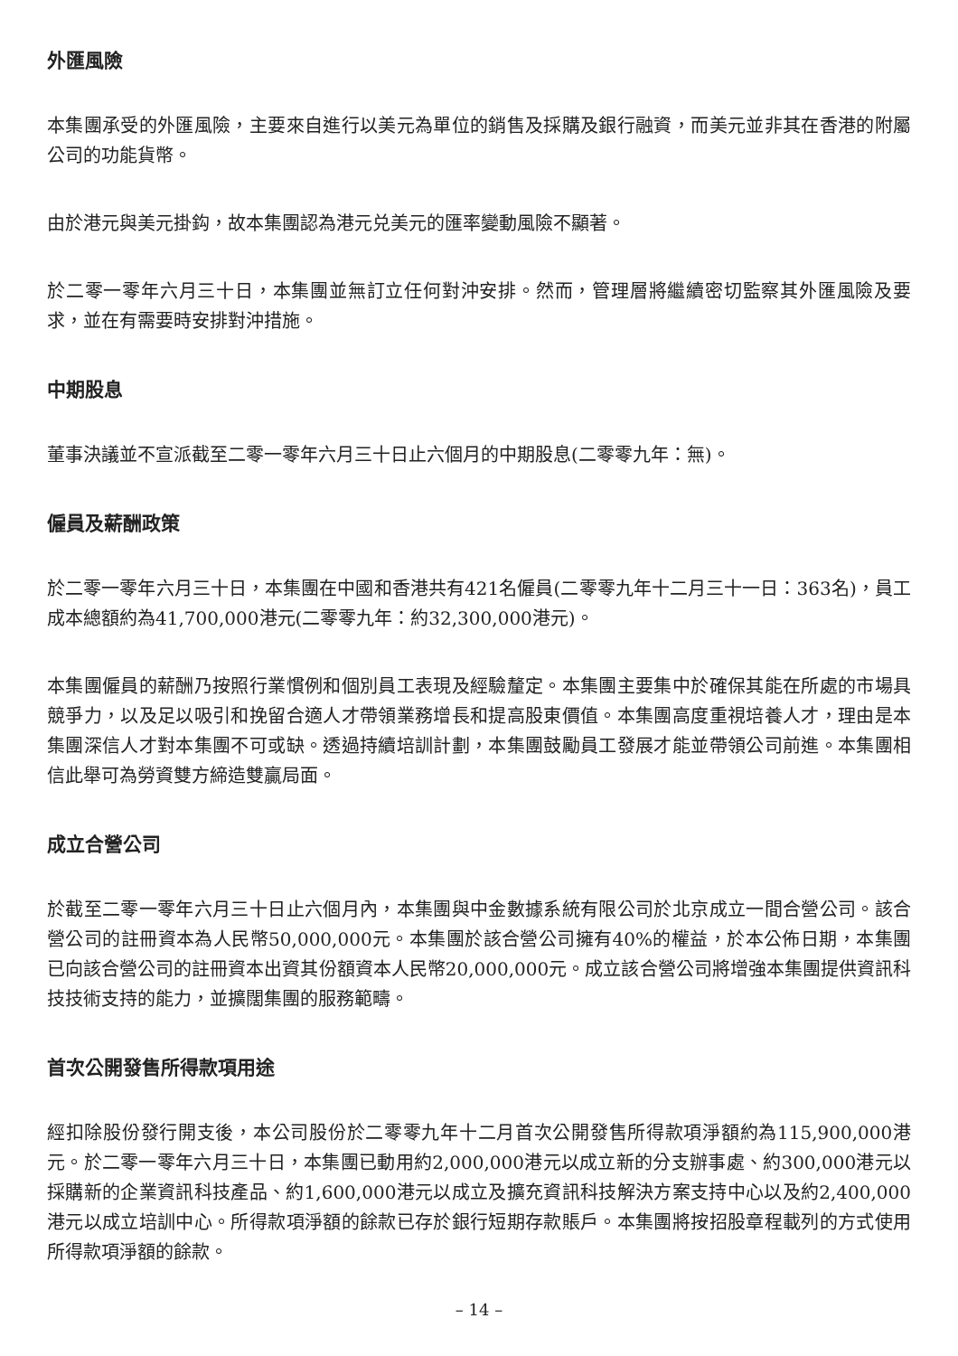外匯風險
本集團承受的外匯風險，主要來自進行以美元為單位的銷售及採購及銀行融資，而美元並非其在香港的附屬公司的功能貨幣。
由於港元與美元掛鈎，故本集團認為港元兑美元的匯率變動風險不顯著。
於二零一零年六月三十日，本集團並無訂立任何對沖安排。然而，管理層將繼續密切監察其外匯風險及要求，並在有需要時安排對沖措施。
中期股息
董事決議並不宣派截至二零一零年六月三十日止六個月的中期股息(二零零九年：無)。
僱員及薪酬政策
於二零一零年六月三十日，本集團在中國和香港共有421名僱員(二零零九年十二月三十一日：363名)，員工成本總額約為41,700,000港元(二零零九年：約32,300,000港元)。
本集團僱員的薪酬乃按照行業慣例和個別員工表現及經驗釐定。本集團主要集中於確保其能在所處的市場具競爭力，以及足以吸引和挽留合適人才帶領業務增長和提高股東價值。本集團高度重視培養人才，理由是本集團深信人才對本集團不可或缺。透過持續培訓計劃，本集團鼓勵員工發展才能並帶領公司前進。本集團相信此舉可為勞資雙方締造雙贏局面。
成立合營公司
於截至二零一零年六月三十日止六個月內，本集團與中金數據系統有限公司於北京成立一間合營公司。該合營公司的註冊資本為人民幣50,000,000元。本集團於該合營公司擁有40%的權益，於本公佈日期，本集團已向該合營公司的註冊資本出資其份額資本人民幣20,000,000元。成立該合營公司將增強本集團提供資訊科技技術支持的能力，並擴闊集團的服務範疇。
首次公開發售所得款項用途
經扣除股份發行開支後，本公司股份於二零零九年十二月首次公開發售所得款項淨額約為115,900,000港元。於二零一零年六月三十日，本集團已動用約2,000,000港元以成立新的分支辦事處、約300,000港元以採購新的企業資訊科技產品、約1,600,000港元以成立及擴充資訊科技解決方案支持中心以及約2,400,000港元以成立培訓中心。所得款項淨額的餘款已存於銀行短期存款賬戶。本集團將按招股章程載列的方式使用所得款項淨額的餘款。
– 14 –